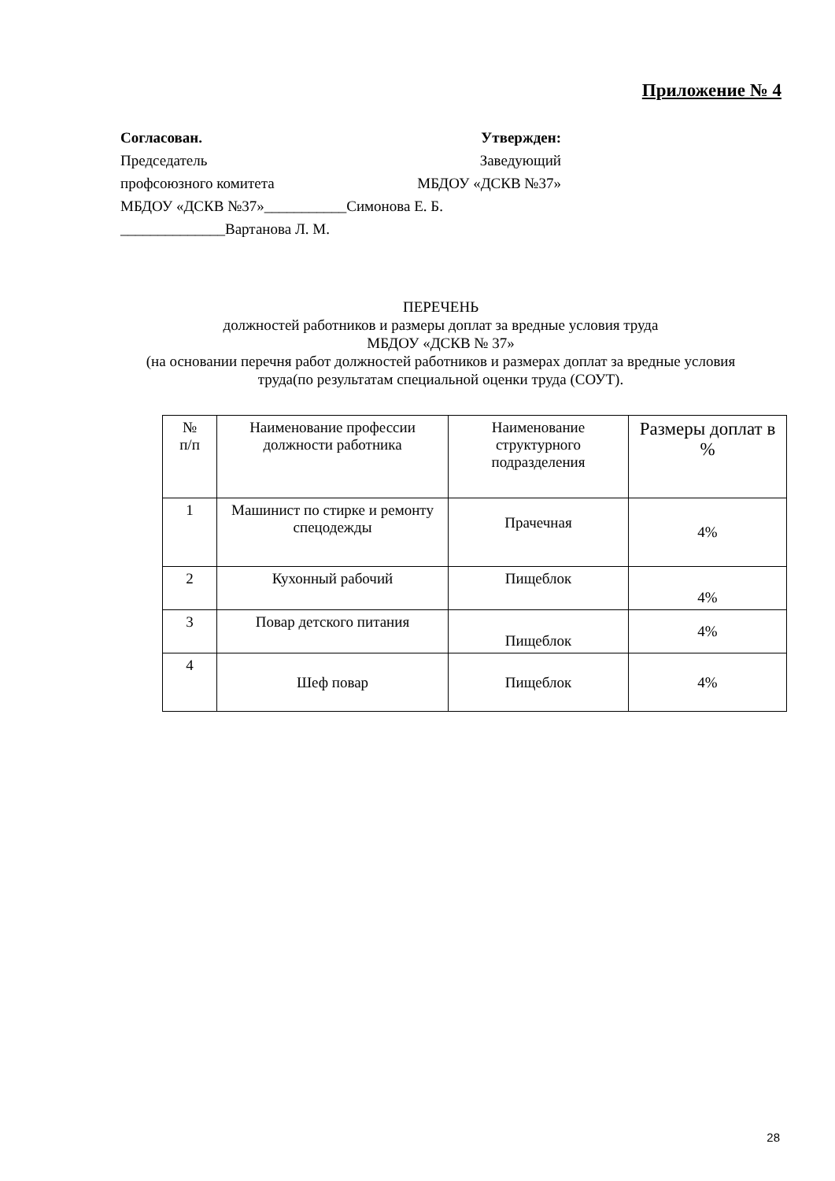Приложение № 4
Согласован. Утвержден:
Председатель Заведующий
профсоюзного комитета МБДОУ «ДСКВ №37»
МБДОУ «ДСКВ №37»___________Симонова Е. Б.
______________Вартанова Л. М.
ПЕРЕЧЕНЬ
должностей работников и размеры доплат за вредные условия труда
МБДОУ «ДСКВ № 37»
(на основании перечня работ должностей работников и размерах доплат за вредные условия труда(по результатам специальной оценки труда (СОУТ).
| № п/п | Наименование профессии должности работника | Наименование структурного подразделения | Размеры доплат в % |
| --- | --- | --- | --- |
| 1 | Машинист по стирке и ремонту спецодежды | Прачечная | 4% |
| 2 | Кухонный рабочий | Пищеблок | 4% |
| 3 | Повар детского питания | Пищеблок | 4% |
| 4 | Шеф повар | Пищеблок | 4% |
28